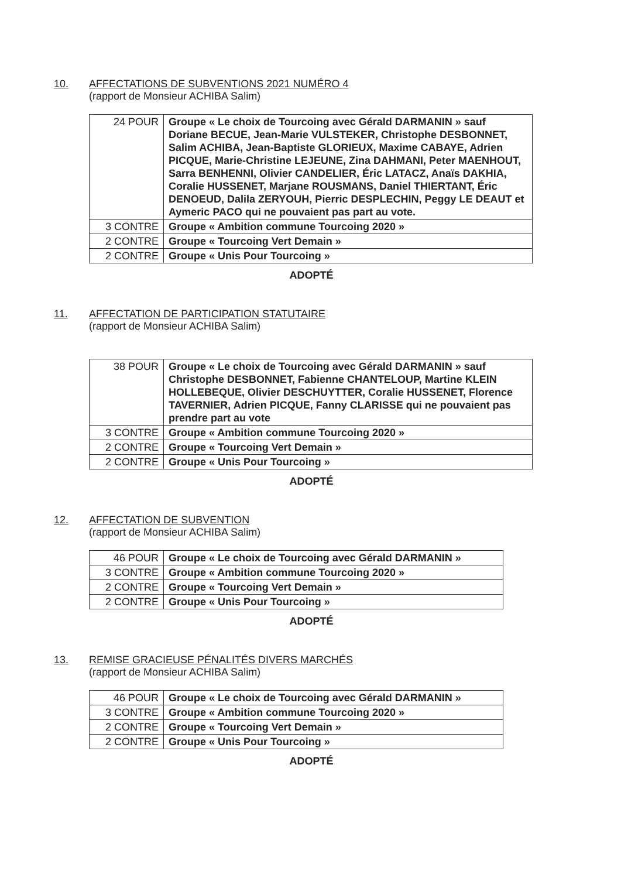10. AFFECTATIONS DE SUBVENTIONS 2021 NUMÉRO 4
(rapport de Monsieur ACHIBA Salim)
| 24 POUR | Groupe « Le choix de Tourcoing avec Gérald DARMANIN » sauf Doriane BECUE, Jean-Marie VULSTEKER, Christophe DESBONNET, Salim ACHIBA, Jean-Baptiste GLORIEUX, Maxime CABAYE, Adrien PICQUE, Marie-Christine LEJEUNE, Zina DAHMANI, Peter MAENHOUT, Sarra BENHENNI, Olivier CANDELIER, Éric LATACZ, Anaïs DAKHIA, Coralie HUSSENET, Marjane ROUSMANS, Daniel THIERTANT, Éric DENOEUD, Dalila ZERYOUH, Pierric DESPLECHIN, Peggy LE DEAUT et Aymeric PACO qui ne pouvaient pas part au vote. |
| 3 CONTRE | Groupe « Ambition commune Tourcoing 2020 » |
| 2 CONTRE | Groupe « Tourcoing Vert Demain » |
| 2 CONTRE | Groupe « Unis Pour Tourcoing » |
ADOPTÉ
11. AFFECTATION DE PARTICIPATION STATUTAIRE
(rapport de Monsieur ACHIBA Salim)
| 38 POUR | Groupe « Le choix de Tourcoing avec Gérald DARMANIN » sauf Christophe DESBONNET, Fabienne CHANTELOUP, Martine KLEIN HOLLEBEQUE, Olivier DESCHUYTTER, Coralie HUSSENET, Florence TAVERNIER, Adrien PICQUE, Fanny CLARISSE qui ne pouvaient pas prendre part au vote |
| 3 CONTRE | Groupe « Ambition commune Tourcoing 2020 » |
| 2 CONTRE | Groupe « Tourcoing Vert Demain » |
| 2 CONTRE | Groupe « Unis Pour Tourcoing » |
ADOPTÉ
12. AFFECTATION DE SUBVENTION
(rapport de Monsieur ACHIBA Salim)
| 46 POUR | Groupe « Le choix de Tourcoing avec Gérald DARMANIN » |
| 3 CONTRE | Groupe « Ambition commune Tourcoing 2020 » |
| 2 CONTRE | Groupe « Tourcoing Vert Demain » |
| 2 CONTRE | Groupe « Unis Pour Tourcoing » |
ADOPTÉ
13. REMISE GRACIEUSE PÉNALITÉS DIVERS MARCHÉS
(rapport de Monsieur ACHIBA Salim)
| 46 POUR | Groupe « Le choix de Tourcoing avec Gérald DARMANIN » |
| 3 CONTRE | Groupe « Ambition commune Tourcoing 2020 » |
| 2 CONTRE | Groupe « Tourcoing Vert Demain » |
| 2 CONTRE | Groupe « Unis Pour Tourcoing » |
ADOPTÉ